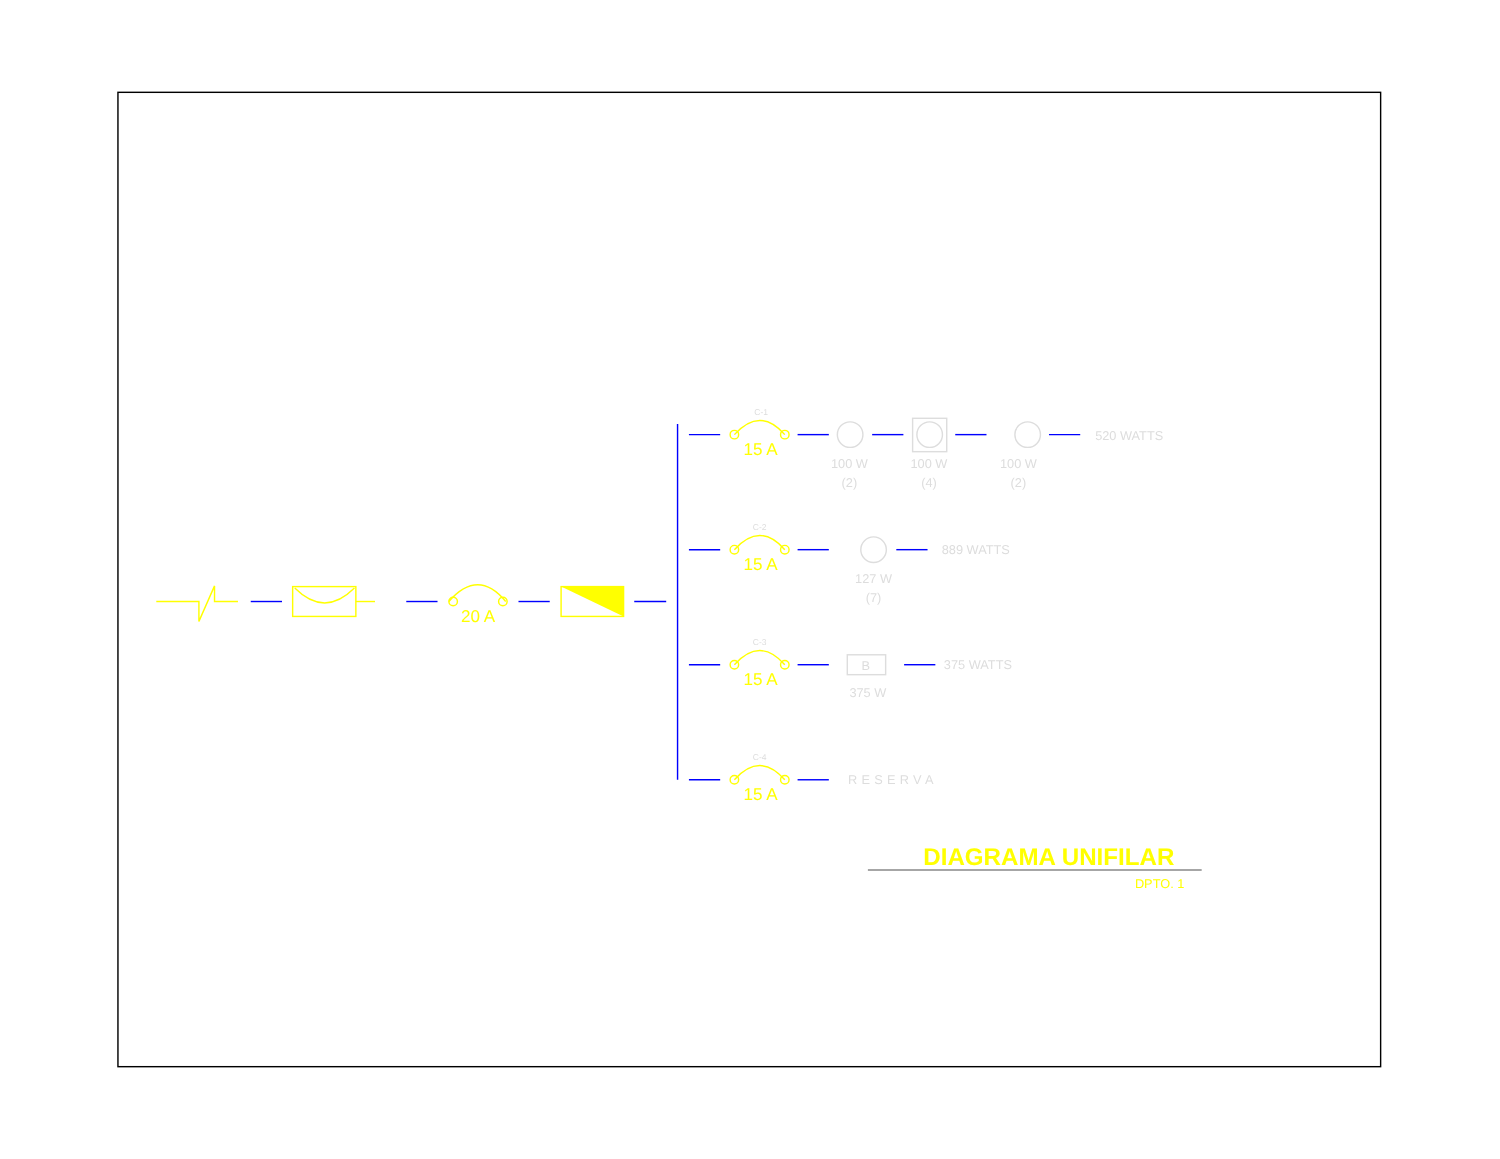20 A
15 A
15 A
15 A
15 A
DIAGRAMA UNIFILAR
DPTO. 1
C-1
C-2
C-3
C-4
100 W
(2)
100 W
(4)
100 W
(2)
520 WATTS
127 W
(7)
889 WATTS
B
375 W
375 WATTS
RESERVA